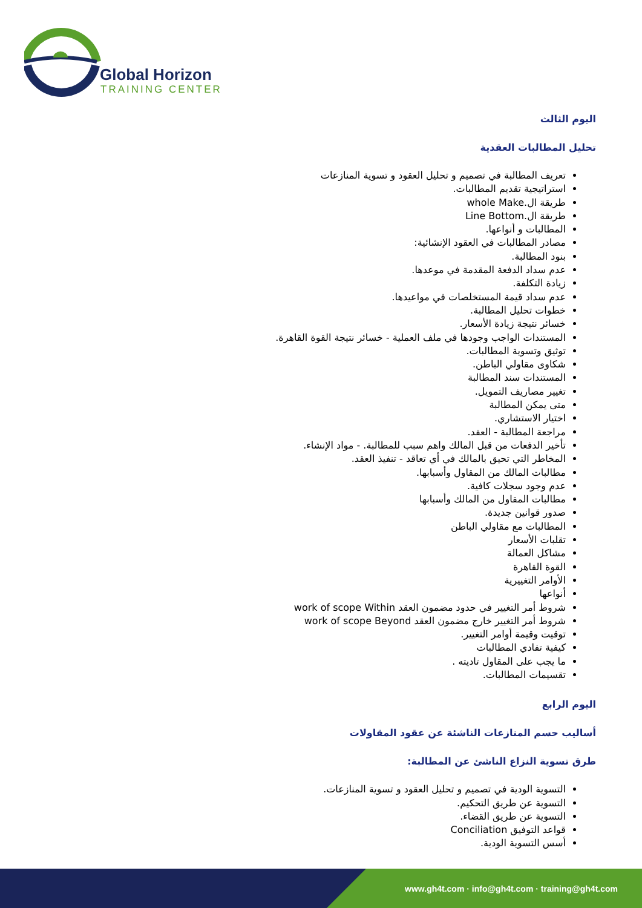Global Horizon
TRAINING CENTER
اليوم الثالث
تحليل المطالبات العقدية
تعريف المطالبة في تصميم و تحليل العقود و تسوية المنازعات
استراتيجية تقديم المطالبات.
طريقة ال.whole Make
طريقة ال.Line Bottom
المطالبات و أنواعها.
مصادر المطالبات في العقود الإنشائية:
بنود المطالبة.
عدم سداد الدفعة المقدمة في موعدها.
زيادة التكلفة.
عدم سداد قيمة المستخلصات في مواعيدها.
خطوات تحليل المطالبة.
خسائر نتيجة زيادة الأسعار.
المستندات الواجب وجودها في ملف العملية - خسائر نتيجة القوة القاهرة.
توثيق وتسوية المطالبات.
شكاوى مقاولي الباطن.
المستندات سند المطالبة
تغيير مصاريف التمويل.
متى يمكن المطالبة
اختيار الاستشاري.
مراجعة المطالبة - العقد.
تأخير الدفعات من قبل المالك واهم سبب للمطالبة. - مواد الإنشاء.
المخاطر التي تحيق بالمالك في أي تعاقد - تنفيذ العقد.
مطالبات المالك من المقاول وأسبابها.
عدم وجود سجلات كافية.
مطالبات المقاول من المالك وأسبابها
صدور قوانين جديدة.
المطالبات مع مقاولي الباطن
تقلبات الأسعار
مشاكل العمالة
القوة القاهرة
الأوامر التغييرية
أنواعها
شروط أمر التغيير في حدود مضمون العقد work of scope Within
شروط أمر التغيير خارج مضمون العقد work of scope Beyond
توقيت وقيمة أوامر التغيير.
كيفية تفادي المطالبات
ما يجب على المقاول تاديته .
تقسيمات المطالبات.
اليوم الرابع
أساليب حسم المنازعات الناشئة عن عقود المقاولات
طرق تسوية النزاع الناشئ عن المطالبة:
التسوية الودية في تصميم و تحليل العقود و تسوية المنازعات.
التسوية عن طريق التحكيم.
التسوية عن طريق القضاء.
قواعد التوفيق Conciliation
أسس التسوية الودية.
www.gh4t.com · info@gh4t.com · training@gh4t.com